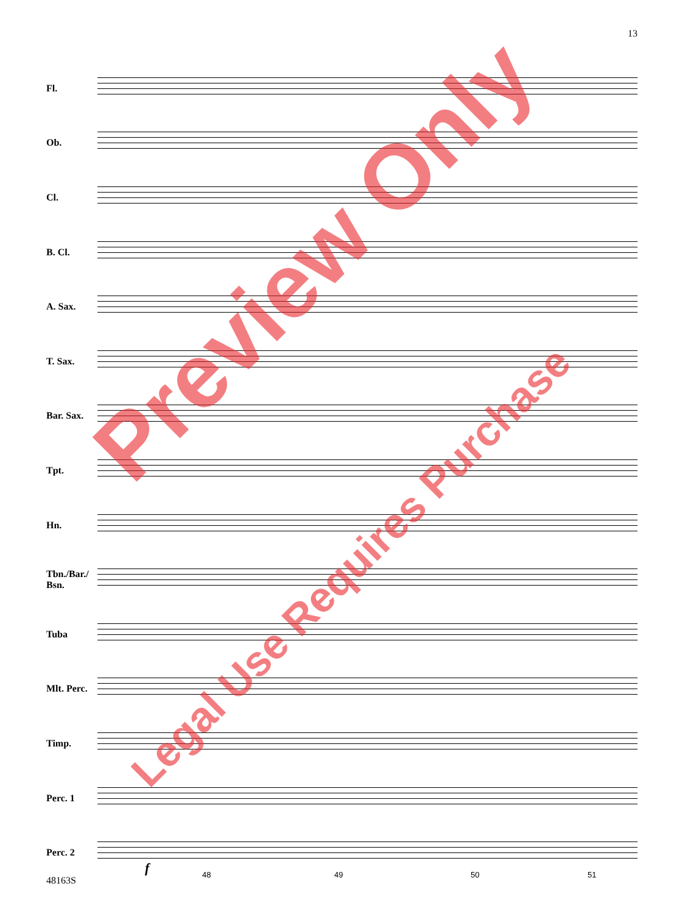13
Fl.
Ob.
Cl.
B. Cl.
A. Sax.
T. Sax.
Bar. Sax.
Tpt.
Hn.
Tbn./Bar./
Bsn.
Tuba
Mlt. Perc.
Timp.
Perc. 1
Perc. 2
f
48 49 50 51
48163S
Preview Only
Legal Use Requires Purchase